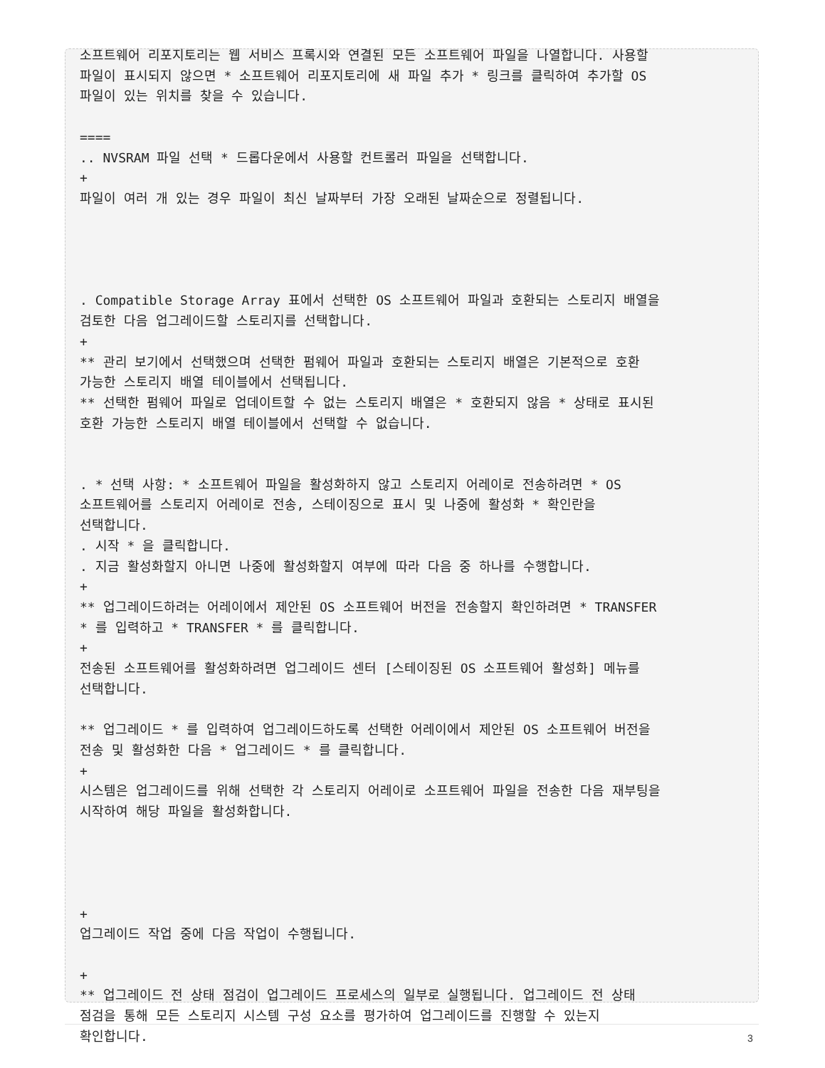소프트웨어 리포지토리는 웹 서비스 프록시와 연결된 모든 소프트웨어 파일을 나열합니다. 사용할
파일이 표시되지 않으면 * 소프트웨어 리포지토리에 새 파일 추가 * 링크를 클릭하여 추가할 OS
파일이 있는 위치를 찾을 수 있습니다.

====
.. NVSRAM 파일 선택 * 드롭다운에서 사용할 컨트롤러 파일을 선택합니다.
+
파일이 여러 개 있는 경우 파일이 최신 날짜부터 가장 오래된 날짜순으로 정렬됩니다.




. Compatible Storage Array 표에서 선택한 OS 소프트웨어 파일과 호환되는 스토리지 배열을
검토한 다음 업그레이드할 스토리지를 선택합니다.
+
** 관리 보기에서 선택했으며 선택한 펌웨어 파일과 호환되는 스토리지 배열은 기본적으로 호환
가능한 스토리지 배열 테이블에서 선택됩니다.
** 선택한 펌웨어 파일로 업데이트할 수 없는 스토리지 배열은 * 호환되지 않음 * 상태로 표시된
호환 가능한 스토리지 배열 테이블에서 선택할 수 없습니다.


. * 선택 사항: * 소프트웨어 파일을 활성화하지 않고 스토리지 어레이로 전송하려면 * OS
소프트웨어를 스토리지 어레이로 전송, 스테이징으로 표시 및 나중에 활성화 * 확인란을
선택합니다.
. 시작 * 을 클릭합니다.
. 지금 활성화할지 아니면 나중에 활성화할지 여부에 따라 다음 중 하나를 수행합니다.
+
** 업그레이드하려는 어레이에서 제안된 OS 소프트웨어 버전을 전송할지 확인하려면 * TRANSFER
* 를 입력하고 * TRANSFER * 를 클릭합니다.
+
전송된 소프트웨어를 활성화하려면 업그레이드 센터 [스테이징된 OS 소프트웨어 활성화] 메뉴를
선택합니다.

** 업그레이드 * 를 입력하여 업그레이드하도록 선택한 어레이에서 제안된 OS 소프트웨어 버전을
전송 및 활성화한 다음 * 업그레이드 * 를 클릭합니다.
+
시스템은 업그레이드를 위해 선택한 각 스토리지 어레이로 소프트웨어 파일을 전송한 다음 재부팅을
시작하여 해당 파일을 활성화합니다.




+
업그레이드 작업 중에 다음 작업이 수행됩니다.

+
** 업그레이드 전 상태 점검이 업그레이드 프로세스의 일부로 실행됩니다. 업그레이드 전 상태
점검을 통해 모든 스토리지 시스템 구성 요소를 평가하여 업그레이드를 진행할 수 있는지
확인합니다.
3